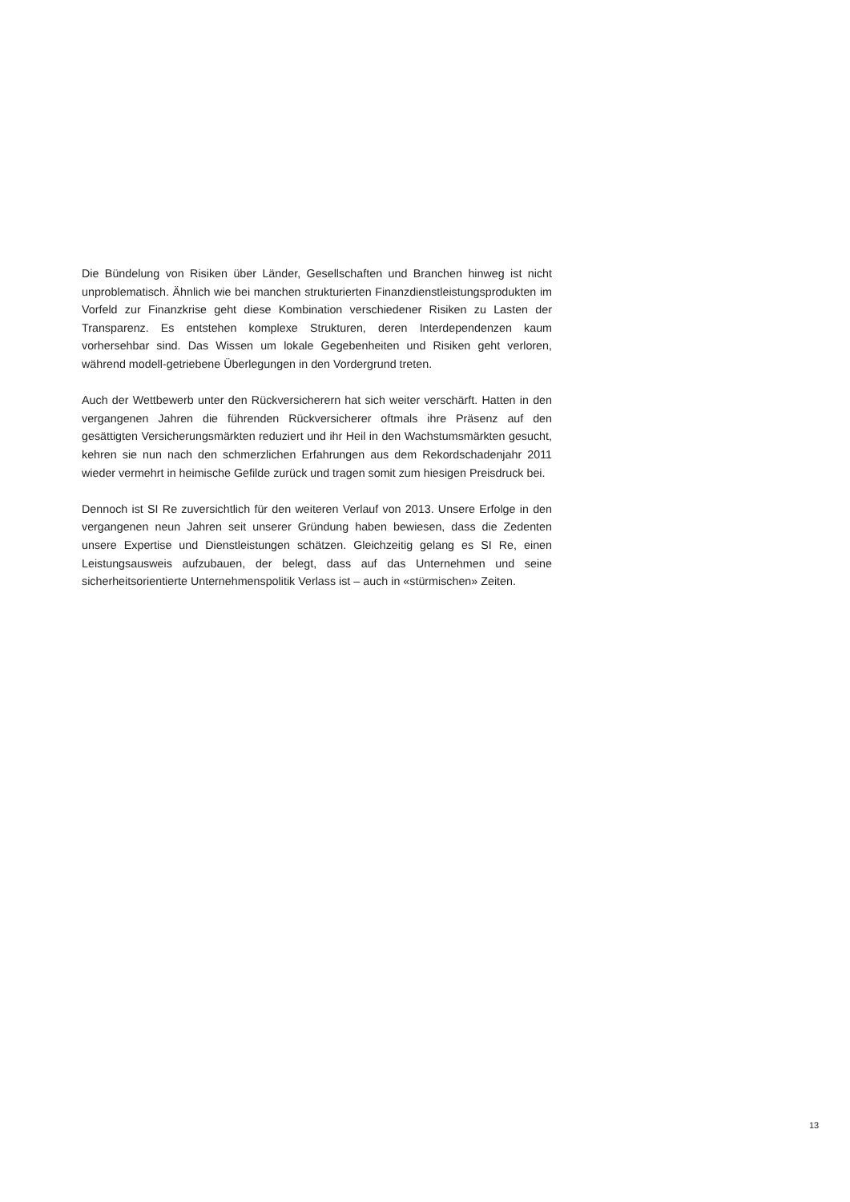Die Bündelung von Risiken über Länder, Gesellschaften und Branchen hinweg ist nicht unproblematisch. Ähnlich wie bei manchen strukturierten Finanzdienstleistungsprodukten im Vorfeld zur Finanzkrise geht diese Kombination verschiedener Risiken zu Lasten der Transparenz. Es entstehen komplexe Strukturen, deren Interdependenzen kaum vorhersehbar sind. Das Wissen um lokale Gegebenheiten und Risiken geht verloren, während modell-getriebene Überlegungen in den Vordergrund treten.
Auch der Wettbewerb unter den Rückversicherern hat sich weiter verschärft. Hatten in den vergangenen Jahren die führenden Rückversicherer oftmals ihre Präsenz auf den gesättigten Versicherungsmärkten reduziert und ihr Heil in den Wachstumsmärkten gesucht, kehren sie nun nach den schmerzlichen Erfahrungen aus dem Rekordschadenjahr 2011 wieder vermehrt in heimische Gefilde zurück und tragen somit zum hiesigen Preisdruck bei.
Dennoch ist SI Re zuversichtlich für den weiteren Verlauf von 2013. Unsere Erfolge in den vergangenen neun Jahren seit unserer Gründung haben bewiesen, dass die Zedenten unsere Expertise und Dienstleistungen schätzen. Gleichzeitig gelang es SI Re, einen Leistungsausweis aufzubauen, der belegt, dass auf das Unternehmen und seine sicherheitsorientierte Unternehmenspolitik Verlass ist – auch in «stürmischen» Zeiten.
13